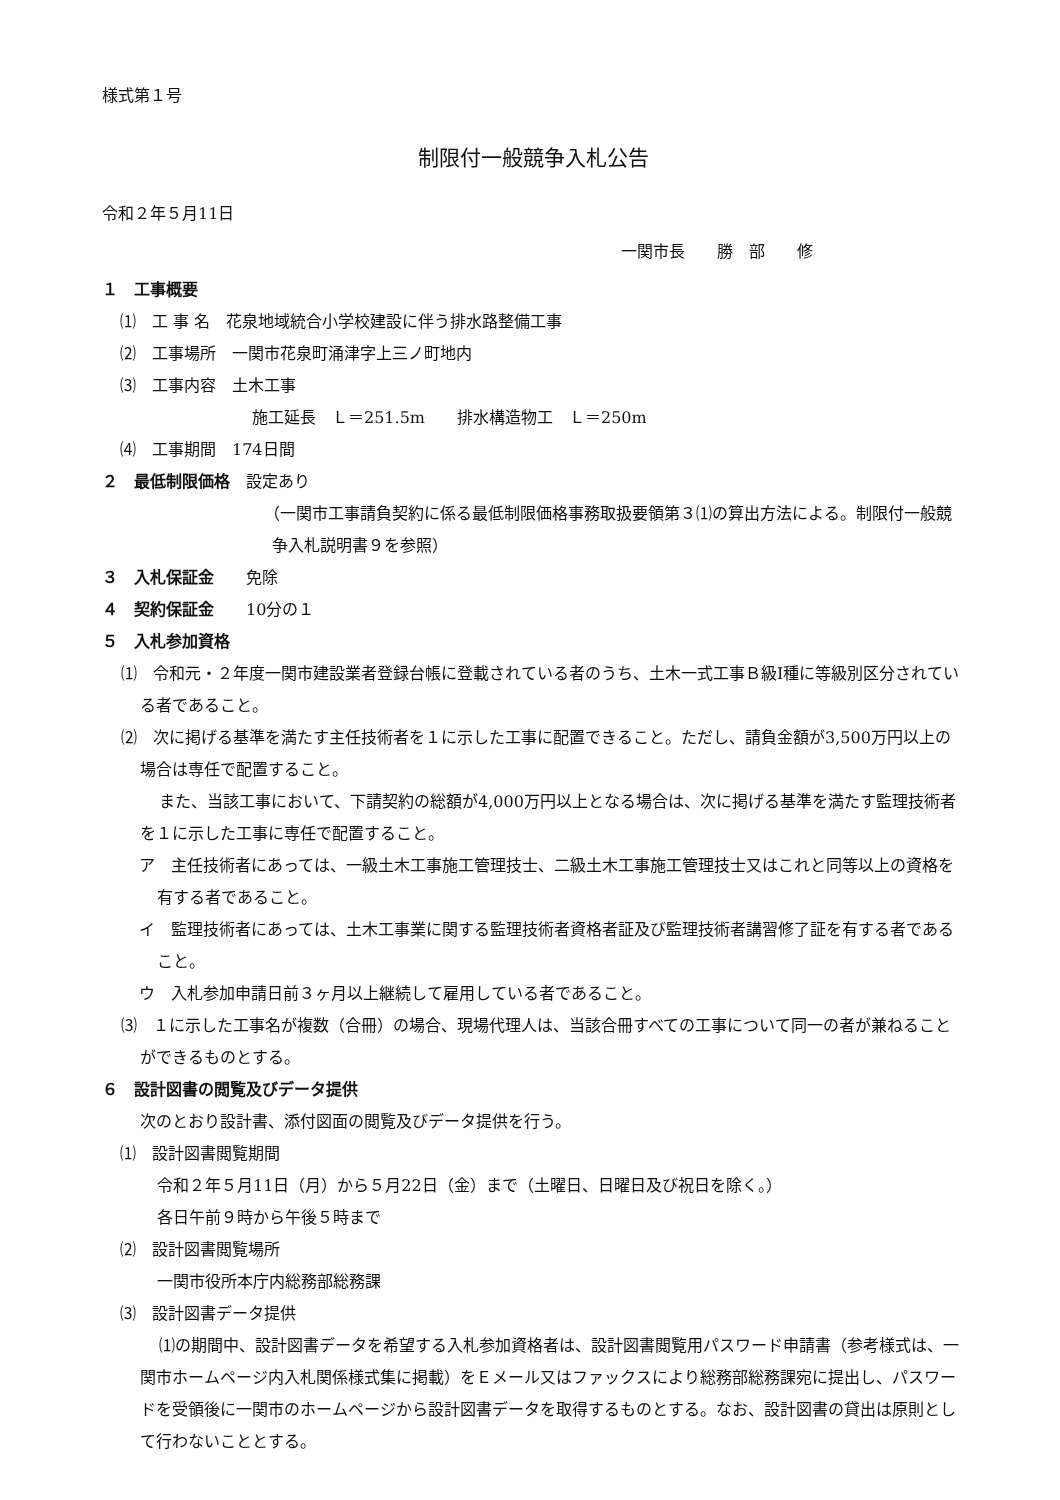様式第１号
制限付一般競争入札公告
令和２年５月11日
一関市長　　勝　部　　修
１　工事概要
⑴　工 事 名　花泉地域統合小学校建設に伴う排水路整備工事
⑵　工事場所　一関市花泉町涌津字上三ノ町地内
⑶　工事内容　土木工事
施工延長　Ｌ＝251.5m　　排水構造物工　Ｌ＝250m
⑷　工事期間　174日間
２　最低制限価格　設定あり
（一関市工事請負契約に係る最低制限価格事務取扱要領第３⑴の算出方法による。制限付一般競争入札説明書９を参照）
３　入札保証金　　免除
４　契約保証金　　10分の１
５　入札参加資格
⑴　令和元・２年度一関市建設業者登録台帳に登載されている者のうち、土木一式工事Ｂ級Ⅰ種に等級別区分されている者であること。
⑵　次に掲げる基準を満たす主任技術者を１に示した工事に配置できること。ただし、請負金額が3,500万円以上の場合は専任で配置すること。
また、当該工事において、下請契約の総額が4,000万円以上となる場合は、次に掲げる基準を満たす監理技術者を１に示した工事に専任で配置すること。
ア　主任技術者にあっては、一級土木工事施工管理技士、二級土木工事施工管理技士又はこれと同等以上の資格を有する者であること。
イ　監理技術者にあっては、土木工事業に関する監理技術者資格者証及び監理技術者講習修了証を有する者であること。
ウ　入札参加申請日前３ヶ月以上継続して雇用している者であること。
⑶　１に示した工事名が複数（合冊）の場合、現場代理人は、当該合冊すべての工事について同一の者が兼ねることができるものとする。
６　設計図書の閲覧及びデータ提供
次のとおり設計書、添付図面の閲覧及びデータ提供を行う。
⑴　設計図書閲覧期間
令和２年５月11日（月）から５月22日（金）まで（土曜日、日曜日及び祝日を除く。）
各日午前９時から午後５時まで
⑵　設計図書閲覧場所
一関市役所本庁内総務部総務課
⑶　設計図書データ提供
⑴の期間中、設計図書データを希望する入札参加資格者は、設計図書閲覧用パスワード申請書（参考様式は、一関市ホームページ内入札関係様式集に掲載）をＥメール又はファックスにより総務部総務課宛に提出し、パスワードを受領後に一関市のホームページから設計図書データを取得するものとする。なお、設計図書の貸出は原則として行わないこととする。